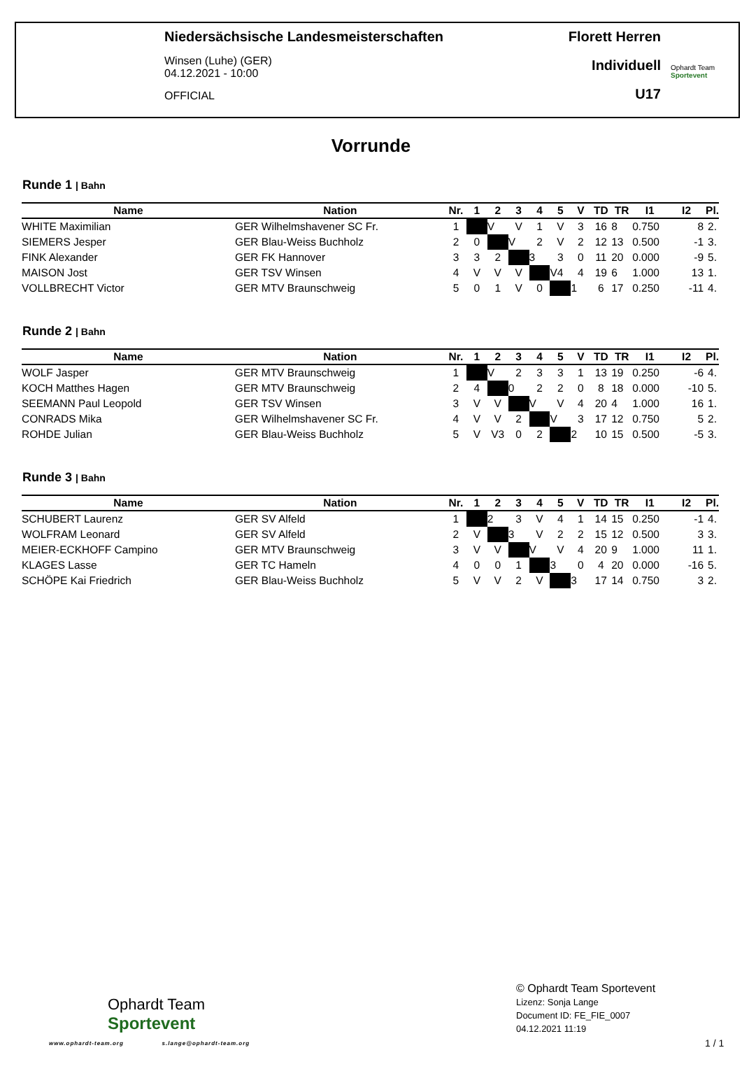Niedersächsische Landesmeisterschaften
Winsen (Luhe) (GER)
04.12.2021 - 10:00
OFFICIAL
Florett Herren
Individuell
U17
Ophardt Team
Sportevent
Vorrunde
Runde 1 | Bahn
| Name | Nation | Nr. | 1 | 2 | 3 | 4 | 5 | V | TD | TR | I1 | I2 | Pl. |
| --- | --- | --- | --- | --- | --- | --- | --- | --- | --- | --- | --- | --- | --- |
| WHITE Maximilian | GER Wilhelmshavener SC Fr. | 1 | | V | V | 1 | V | 3 | 16 | 8 | 0.750 | 8 | 2. |
| SIEMERS Jesper | GER Blau-Weiss Buchholz | 2 | 0 | | V | 2 | V | 2 | 12 | 13 | 0.500 | -1 | 3. |
| FINK Alexander | GER FK Hannover | 3 | 3 | 2 | | 3 | 3 | 0 | 11 | 20 | 0.000 | -9 | 5. |
| MAISON Jost | GER TSV Winsen | 4 | V | V | V | | V4 | 4 | 19 | 6 | 1.000 | 13 | 1. |
| VOLLBRECHT Victor | GER MTV Braunschweig | 5 | 0 | 1 | V | 0 | | 1 | 6 | 17 | 0.250 | -11 | 4. |
Runde 2 | Bahn
| Name | Nation | Nr. | 1 | 2 | 3 | 4 | 5 | V | TD | TR | I1 | I2 | Pl. |
| --- | --- | --- | --- | --- | --- | --- | --- | --- | --- | --- | --- | --- | --- |
| WOLF Jasper | GER MTV Braunschweig | 1 | | V | 2 | 3 | 3 | 1 | 13 | 19 | 0.250 | -6 | 4. |
| KOCH Matthes Hagen | GER MTV Braunschweig | 2 | 4 | | 0 | 2 | 2 | 0 | 8 | 18 | 0.000 | -10 | 5. |
| SEEMANN Paul Leopold | GER TSV Winsen | 3 | V | V | | V | V | 4 | 20 | 4 | 1.000 | 16 | 1. |
| CONRADS Mika | GER Wilhelmshavener SC Fr. | 4 | V | V | 2 | | V | 3 | 17 | 12 | 0.750 | 5 | 2. |
| ROHDE Julian | GER Blau-Weiss Buchholz | 5 | V | V3 | 0 | 2 | | 2 | 10 | 15 | 0.500 | -5 | 3. |
Runde 3 | Bahn
| Name | Nation | Nr. | 1 | 2 | 3 | 4 | 5 | V | TD | TR | I1 | I2 | Pl. |
| --- | --- | --- | --- | --- | --- | --- | --- | --- | --- | --- | --- | --- | --- |
| SCHUBERT Laurenz | GER SV Alfeld | 1 | | 2 | 3 | V | 4 | 1 | 14 | 15 | 0.250 | -1 | 4. |
| WOLFRAM Leonard | GER SV Alfeld | 2 | V | | 3 | V | 2 | 2 | 15 | 12 | 0.500 | 3 | 3. |
| MEIER-ECKHOFF Campino | GER MTV Braunschweig | 3 | V | V | | V | V | 4 | 20 | 9 | 1.000 | 11 | 1. |
| KLAGES Lasse | GER TC Hameln | 4 | 0 | 0 | 1 | | 3 | 0 | 4 | 20 | 0.000 | -16 | 5. |
| SCHÖPE Kai Friedrich | GER Blau-Weiss Buchholz | 5 | V | V | 2 | V | | 3 | 17 | 14 | 0.750 | 3 | 2. |
Ophardt Team
Sportevent
www.ophardt-team.org s.lange@ophardt-team.org
© Ophardt Team Sportevent
Lizenz: Sonja Lange
Document ID: FE_FIE_0007
04.12.2021 11:19
1 / 1